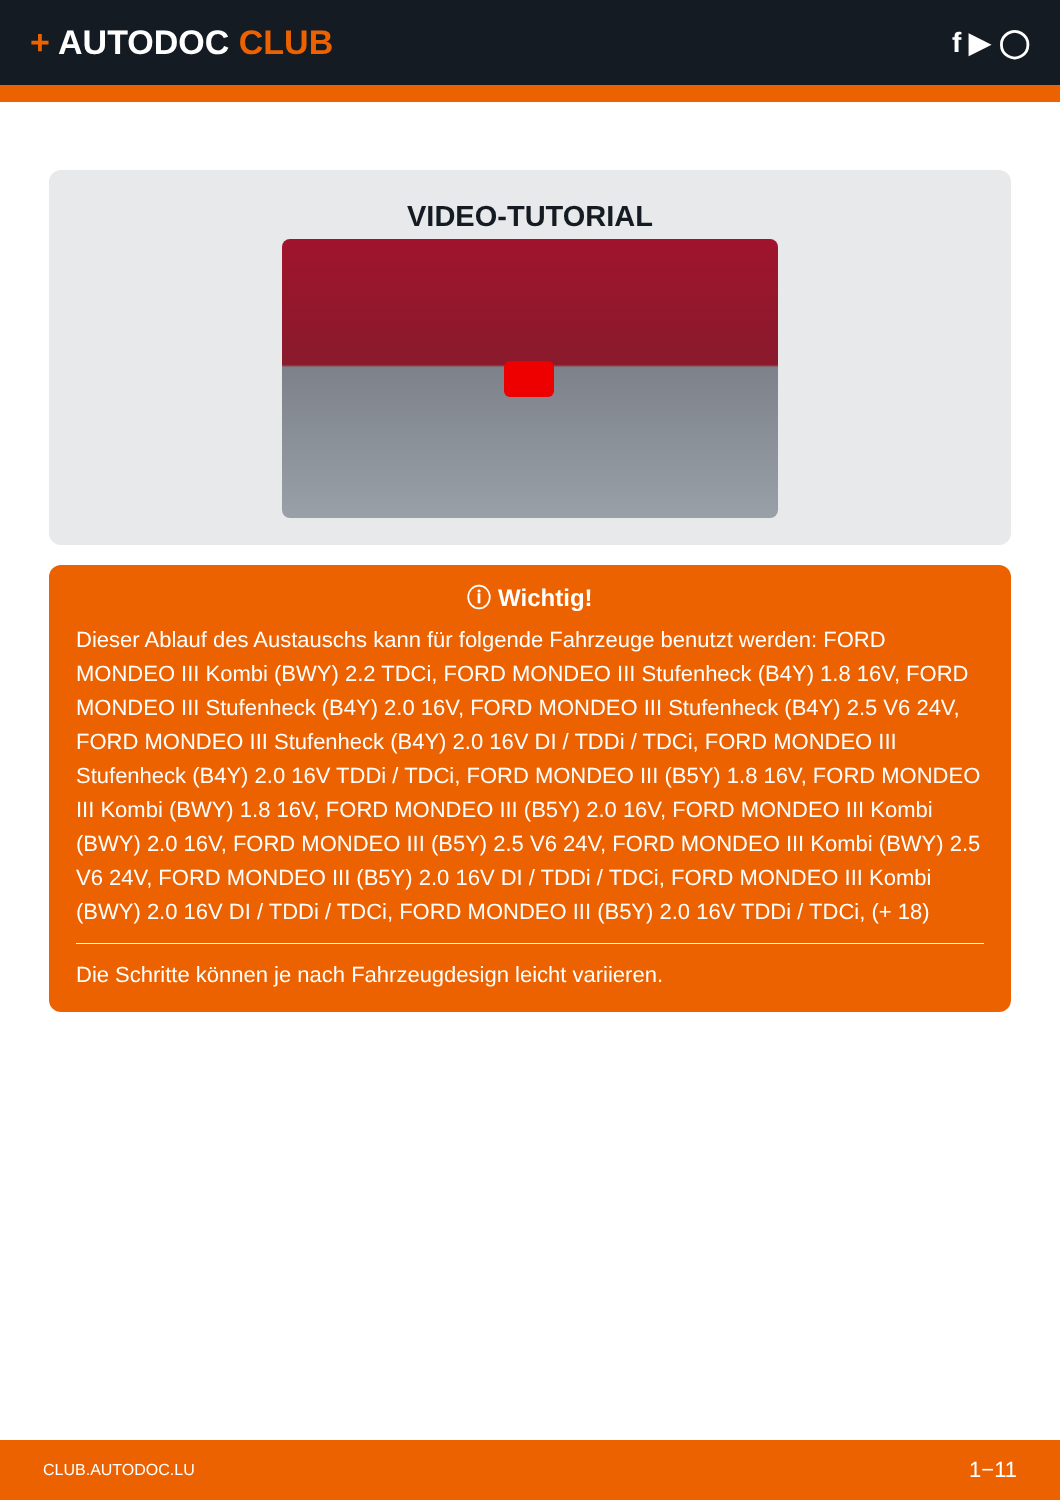+ AUTODOC CLUB
f ▶ ◯
VIDEO-TUTORIAL
ⓘ Wichtig!
Dieser Ablauf des Austauschs kann für folgende Fahrzeuge benutzt werden: FORD MONDEO III Kombi (BWY) 2.2 TDCi, FORD MONDEO III Stufenheck (B4Y) 1.8 16V, FORD MONDEO III Stufenheck (B4Y) 2.0 16V, FORD MONDEO III Stufenheck (B4Y) 2.5 V6 24V, FORD MONDEO III Stufenheck (B4Y) 2.0 16V DI / TDDi / TDCi, FORD MONDEO III Stufenheck (B4Y) 2.0 16V TDDi / TDCi, FORD MONDEO III (B5Y) 1.8 16V, FORD MONDEO III Kombi (BWY) 1.8 16V, FORD MONDEO III (B5Y) 2.0 16V, FORD MONDEO III Kombi (BWY) 2.0 16V, FORD MONDEO III (B5Y) 2.5 V6 24V, FORD MONDEO III Kombi (BWY) 2.5 V6 24V, FORD MONDEO III (B5Y) 2.0 16V DI / TDDi / TDCi, FORD MONDEO III Kombi (BWY) 2.0 16V DI / TDDi / TDCi, FORD MONDEO III (B5Y) 2.0 16V TDDi / TDCi, (+ 18)
Die Schritte können je nach Fahrzeugdesign leicht variieren.
CLUB.AUTODOC.LU 1−11